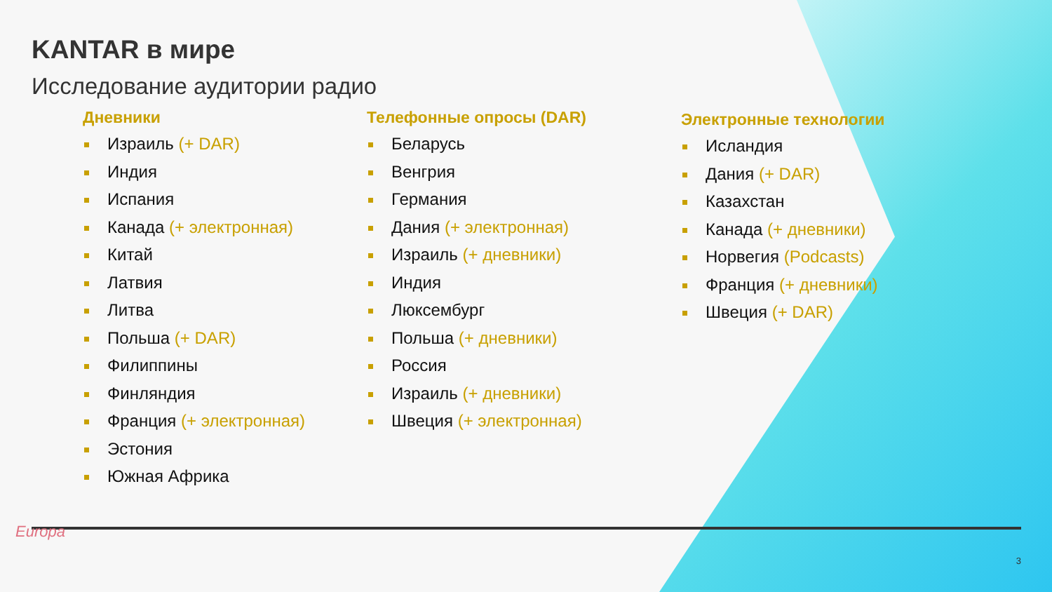KANTAR в мире
Исследование аудитории радио
Дневники
Израиль (+ DAR)
Индия
Испания
Канада (+ электронная)
Китай
Латвия
Литва
Польша (+ DAR)
Филиппины
Финляндия
Франция (+ электронная)
Эстония
Южная Африка
Телефонные опросы (DAR)
Беларусь
Венгрия
Германия
Дания (+ электронная)
Израиль (+ дневники)
Индия
Люксембург
Польша (+ дневники)
Россия
Израиль (+ дневники)
Швеция (+ электронная)
Электронные технологии
Исландия
Дания (+ DAR)
Казахстан
Канада (+ дневники)
Норвегия (Podcasts)
Франция (+ дневники)
Швеция (+ DAR)
Europa
3